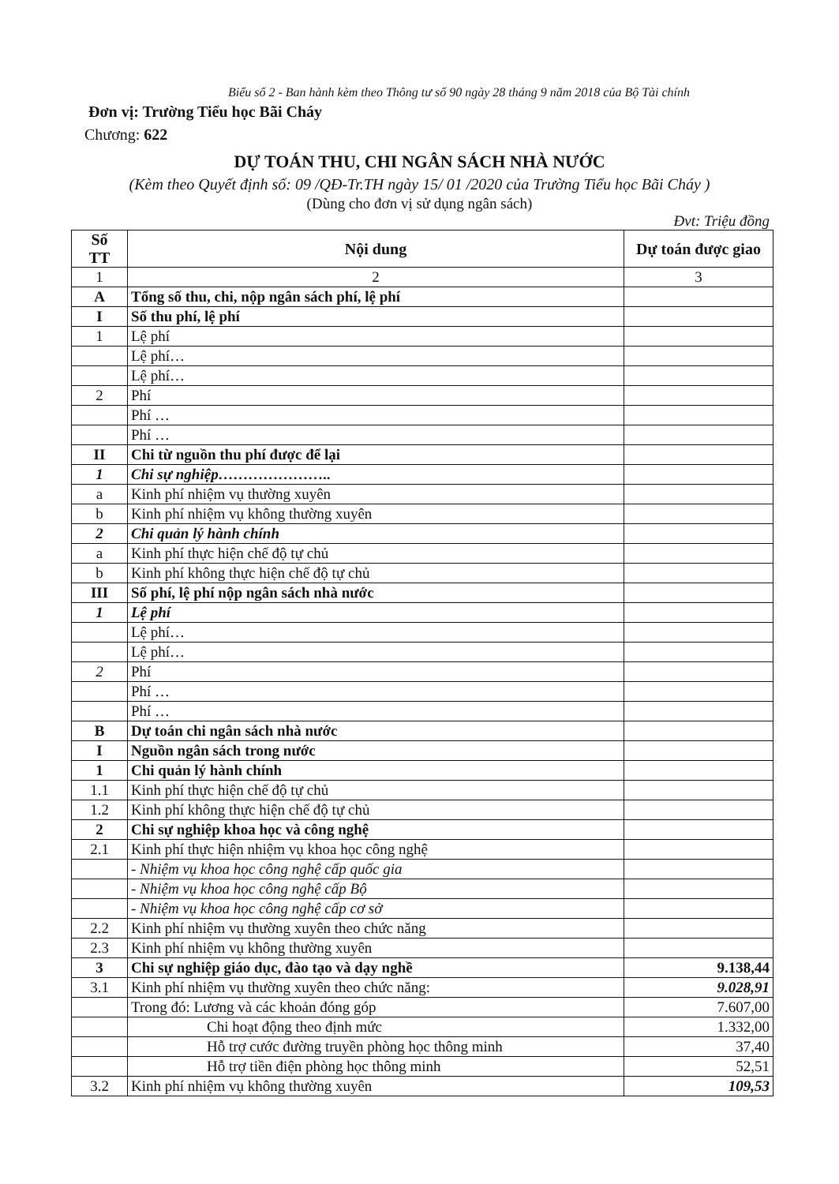Biểu số 2 - Ban hành kèm theo Thông tư số 90 ngày 28 tháng 9 năm 2018 của Bộ Tài chính
Đơn vị: Trường Tiểu học Bãi Cháy
Chương: 622
DỰ TOÁN THU, CHI NGÂN SÁCH NHÀ NƯỚC
(Kèm theo Quyết định số: 09 /QĐ-Tr.TH ngày 15/ 01 /2020 của Trường Tiểu học Bãi Cháy )
(Dùng cho đơn vị sử dụng ngân sách)
Đvt: Triệu đồng
| Số TT | Nội dung | Dự toán được giao |
| --- | --- | --- |
| 1 | 2 | 3 |
| A | Tổng số thu, chi, nộp ngân sách phí, lệ phí | |
| I | Số thu phí, lệ phí | |
| 1 | Lệ phí | |
| | Lệ phí… | |
| | Lệ phí… | |
| 2 | Phí | |
| | Phí … | |
| | Phí … | |
| II | Chi từ nguồn thu phí được để lại | |
| 1 | Chi sự nghiệp………………….. | |
| a | Kinh phí nhiệm vụ thường xuyên | |
| b | Kinh phí nhiệm vụ không thường xuyên | |
| 2 | Chi quản lý hành chính | |
| a | Kinh phí thực hiện chế độ tự chủ | |
| b | Kinh phí không thực hiện chế độ tự chủ | |
| III | Số phí, lệ phí nộp ngân sách nhà nước | |
| 1 | Lệ phí | |
| | Lệ phí… | |
| | Lệ phí… | |
| 2 | Phí | |
| | Phí … | |
| | Phí … | |
| B | Dự toán chi ngân sách nhà nước | |
| I | Nguồn ngân sách trong nước | |
| 1 | Chi quản lý hành chính | |
| 1.1 | Kinh phí thực hiện chế độ tự chủ | |
| 1.2 | Kinh phí không thực hiện chế độ tự chủ | |
| 2 | Chi sự nghiệp khoa học và công nghệ | |
| 2.1 | Kinh phí thực hiện nhiệm vụ khoa học công nghệ | |
| | - Nhiệm vụ khoa học công nghệ cấp quốc gia | |
| | - Nhiệm vụ khoa học công nghệ cấp Bộ | |
| | - Nhiệm vụ khoa học công nghệ cấp cơ sở | |
| 2.2 | Kinh phí nhiệm vụ thường xuyên theo chức năng | |
| 2.3 | Kinh phí nhiệm vụ không thường xuyên | |
| 3 | Chi sự nghiệp giáo dục, đào tạo và dạy nghề | 9.138,44 |
| 3.1 | Kinh phí nhiệm vụ thường xuyên theo chức năng: | 9.028,91 |
| | Trong đó: Lương và các khoản đóng góp | 7.607,00 |
| | Chi hoạt động theo định mức | 1.332,00 |
| | Hỗ trợ cước đường truyền phòng học thông minh | 37,40 |
| | Hỗ trợ tiền điện phòng học thông minh | 52,51 |
| 3.2 | Kinh phí nhiệm vụ không thường xuyên | 109,53 |